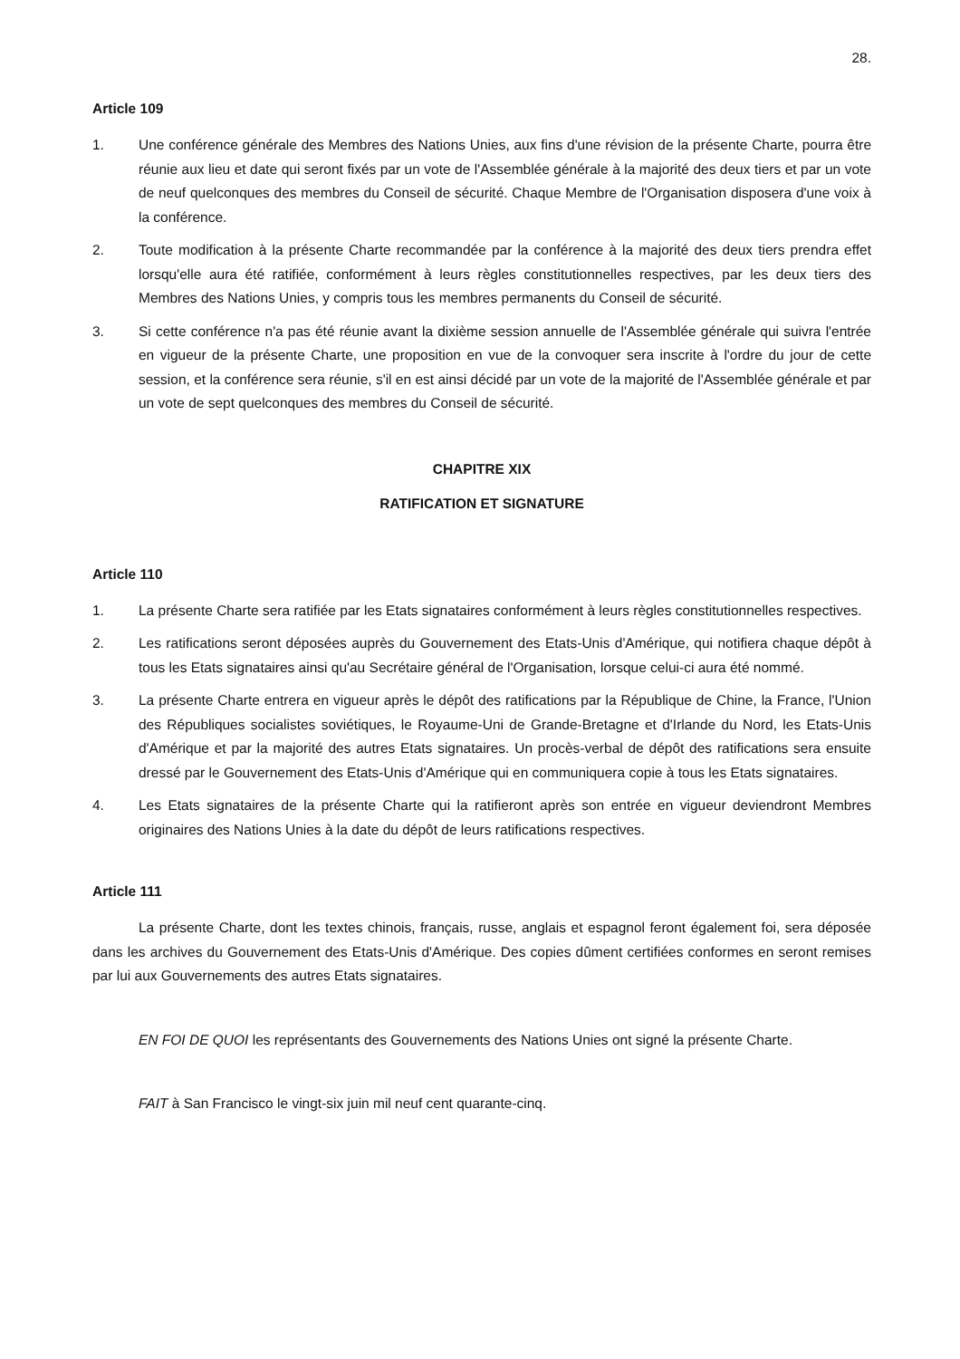28.
Article 109
1. Une conférence générale des Membres des Nations Unies, aux fins d'une révision de la présente Charte, pourra être réunie aux lieu et date qui seront fixés par un vote de l'Assemblée générale à la majorité des deux tiers et par un vote de neuf quelconques des membres du Conseil de sécurité. Chaque Membre de l'Organisation disposera d'une voix à la conférence.
2. Toute modification à la présente Charte recommandée par la conférence à la majorité des deux tiers prendra effet lorsqu'elle aura été ratifiée, conformément à leurs règles constitutionnelles respectives, par les deux tiers des Membres des Nations Unies, y compris tous les membres permanents du Conseil de sécurité.
3. Si cette conférence n'a pas été réunie avant la dixième session annuelle de l'Assemblée générale qui suivra l'entrée en vigueur de la présente Charte, une proposition en vue de la convoquer sera inscrite à l'ordre du jour de cette session, et la conférence sera réunie, s'il en est ainsi décidé par un vote de la majorité de l'Assemblée générale et par un vote de sept quelconques des membres du Conseil de sécurité.
CHAPITRE XIX
RATIFICATION ET SIGNATURE
Article 110
1. La présente Charte sera ratifiée par les Etats signataires conformément à leurs règles constitutionnelles respectives.
2. Les ratifications seront déposées auprès du Gouvernement des Etats-Unis d'Amérique, qui notifiera chaque dépôt à tous les Etats signataires ainsi qu'au Secrétaire général de l'Organisation, lorsque celui-ci aura été nommé.
3. La présente Charte entrera en vigueur après le dépôt des ratifications par la République de Chine, la France, l'Union des Républiques socialistes soviétiques, le Royaume-Uni de Grande-Bretagne et d'Irlande du Nord, les Etats-Unis d'Amérique et par la majorité des autres Etats signataires. Un procès-verbal de dépôt des ratifications sera ensuite dressé par le Gouvernement des Etats-Unis d'Amérique qui en communiquera copie à tous les Etats signataires.
4. Les Etats signataires de la présente Charte qui la ratifieront après son entrée en vigueur deviendront Membres originaires des Nations Unies à la date du dépôt de leurs ratifications respectives.
Article 111
La présente Charte, dont les textes chinois, français, russe, anglais et espagnol feront également foi, sera déposée dans les archives du Gouvernement des Etats-Unis d'Amérique. Des copies dûment certifiées conformes en seront remises par lui aux Gouvernements des autres Etats signataires.
EN FOI DE QUOI les représentants des Gouvernements des Nations Unies ont signé la présente Charte.
FAIT à San Francisco le vingt-six juin mil neuf cent quarante-cinq.